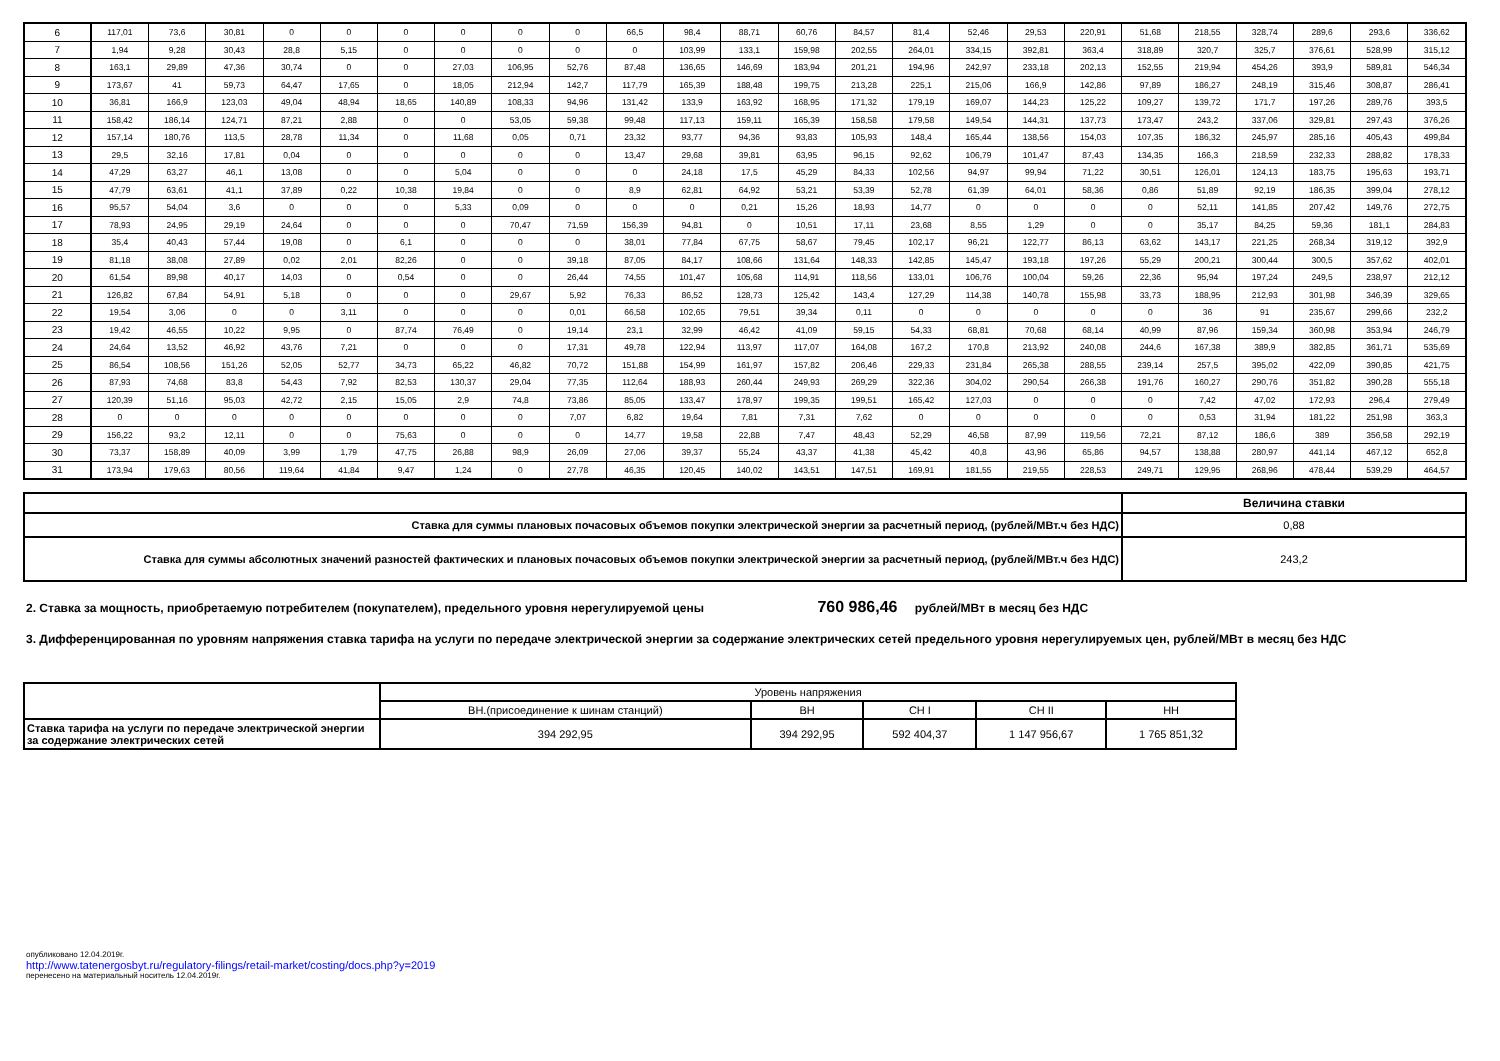| 6 | 117,01 | 73,6 | 30,81 | 0 | 0 | 0 | 0 | 0 | 0 | 66,5 | 98,4 | 88,71 | 60,76 | 84,57 | 81,4 | 52,46 | 29,53 | 220,91 | 51,68 | 218,55 | 328,74 | 289,6 | 293,6 | 336,62 |
| 7 | 1,94 | 9,28 | 30,43 | 28,8 | 5,15 | 0 | 0 | 0 | 0 | 0 | 103,99 | 133,1 | 159,98 | 202,55 | 264,01 | 334,15 | 392,81 | 363,4 | 318,89 | 320,7 | 325,7 | 376,61 | 528,99 | 315,12 |
| 8 | 163,1 | 29,89 | 47,36 | 30,74 | 0 | 0 | 27,03 | 106,95 | 52,76 | 87,48 | 136,65 | 146,69 | 183,94 | 201,21 | 194,96 | 242,97 | 233,18 | 202,13 | 152,55 | 219,94 | 454,26 | 393,9 | 589,81 | 546,34 |
| 9 | 173,67 | 41 | 59,73 | 64,47 | 17,65 | 0 | 18,05 | 212,94 | 142,7 | 117,79 | 165,39 | 188,48 | 199,75 | 213,28 | 225,1 | 215,06 | 166,9 | 142,86 | 97,89 | 186,27 | 248,19 | 315,46 | 308,87 | 286,41 |
| 10 | 36,81 | 166,9 | 123,03 | 49,04 | 48,94 | 18,65 | 140,89 | 108,33 | 94,96 | 131,42 | 133,9 | 163,92 | 168,95 | 171,32 | 179,19 | 169,07 | 144,23 | 125,22 | 109,27 | 139,72 | 171,7 | 197,26 | 289,76 | 393,5 |
| 11 | 158,42 | 186,14 | 124,71 | 87,21 | 2,88 | 0 | 0 | 53,05 | 59,38 | 99,48 | 117,13 | 159,11 | 165,39 | 158,58 | 179,58 | 149,54 | 144,31 | 137,73 | 173,47 | 243,2 | 337,06 | 329,81 | 297,43 | 376,26 |
| 12 | 157,14 | 180,76 | 113,5 | 28,78 | 11,34 | 0 | 11,68 | 0,05 | 0,71 | 23,32 | 93,77 | 94,36 | 93,83 | 105,93 | 148,4 | 165,44 | 138,56 | 154,03 | 107,35 | 186,32 | 245,97 | 285,16 | 405,43 | 499,84 |
| 13 | 29,5 | 32,16 | 17,81 | 0,04 | 0 | 0 | 0 | 0 | 0 | 13,47 | 29,68 | 39,81 | 63,95 | 96,15 | 92,62 | 106,79 | 101,47 | 87,43 | 134,35 | 166,3 | 218,59 | 232,33 | 288,82 | 178,33 |
| 14 | 47,29 | 63,27 | 46,1 | 13,08 | 0 | 0 | 5,04 | 0 | 0 | 0 | 24,18 | 17,5 | 45,29 | 84,33 | 102,56 | 94,97 | 99,94 | 71,22 | 30,51 | 126,01 | 124,13 | 183,75 | 195,63 | 193,71 |
| 15 | 47,79 | 63,61 | 41,1 | 37,89 | 0,22 | 10,38 | 19,84 | 0 | 0 | 8,9 | 62,81 | 64,92 | 53,21 | 53,39 | 52,78 | 61,39 | 64,01 | 58,36 | 0,86 | 51,89 | 92,19 | 186,35 | 399,04 | 278,12 |
| 16 | 95,57 | 54,04 | 3,6 | 0 | 0 | 0 | 5,33 | 0,09 | 0 | 0 | 0 | 0,21 | 15,26 | 18,93 | 14,77 | 0 | 0 | 0 | 0 | 52,11 | 141,85 | 207,42 | 149,76 | 272,75 |
| 17 | 78,93 | 24,95 | 29,19 | 24,64 | 0 | 0 | 0 | 70,47 | 71,59 | 156,39 | 94,81 | 0 | 10,51 | 17,11 | 23,68 | 8,55 | 1,29 | 0 | 0 | 35,17 | 84,25 | 59,36 | 181,1 | 284,83 |
| 18 | 35,4 | 40,43 | 57,44 | 19,08 | 0 | 6,1 | 0 | 0 | 0 | 38,01 | 77,84 | 67,75 | 58,67 | 79,45 | 102,17 | 96,21 | 122,77 | 86,13 | 63,62 | 143,17 | 221,25 | 268,34 | 319,12 | 392,9 |
| 19 | 81,18 | 38,08 | 27,89 | 0,02 | 2,01 | 82,26 | 0 | 0 | 39,18 | 87,05 | 84,17 | 108,66 | 131,64 | 148,33 | 142,85 | 145,47 | 193,18 | 197,26 | 55,29 | 200,21 | 300,44 | 300,5 | 357,62 | 402,01 |
| 20 | 61,54 | 89,98 | 40,17 | 14,03 | 0 | 0,54 | 0 | 0 | 26,44 | 74,55 | 101,47 | 105,68 | 114,91 | 118,56 | 133,01 | 106,76 | 100,04 | 59,26 | 22,36 | 95,94 | 197,24 | 249,5 | 238,97 | 212,12 |
| 21 | 126,82 | 67,84 | 54,91 | 5,18 | 0 | 0 | 0 | 29,67 | 5,92 | 76,33 | 86,52 | 128,73 | 125,42 | 143,4 | 127,29 | 114,38 | 140,78 | 155,98 | 33,73 | 188,95 | 212,93 | 301,98 | 346,39 | 329,65 |
| 22 | 19,54 | 3,06 | 0 | 0 | 3,11 | 0 | 0 | 0 | 0,01 | 66,58 | 102,65 | 79,51 | 39,34 | 0,11 | 0 | 0 | 0 | 0 | 0 | 36 | 91 | 235,67 | 299,66 | 232,2 |
| 23 | 19,42 | 46,55 | 10,22 | 9,95 | 0 | 87,74 | 76,49 | 0 | 19,14 | 23,1 | 32,99 | 46,42 | 41,09 | 59,15 | 54,33 | 68,81 | 70,68 | 68,14 | 40,99 | 87,96 | 159,34 | 360,98 | 353,94 | 246,79 |
| 24 | 24,64 | 13,52 | 46,92 | 43,76 | 7,21 | 0 | 0 | 0 | 17,31 | 49,78 | 122,94 | 113,97 | 117,07 | 164,08 | 167,2 | 170,8 | 213,92 | 240,08 | 244,6 | 167,38 | 389,9 | 382,85 | 361,71 | 535,69 |
| 25 | 86,54 | 108,56 | 151,26 | 52,05 | 52,77 | 34,73 | 65,22 | 46,82 | 70,72 | 151,88 | 154,99 | 161,97 | 157,82 | 206,46 | 229,33 | 231,84 | 265,38 | 288,55 | 239,14 | 257,5 | 395,02 | 422,09 | 390,85 | 421,75 |
| 26 | 87,93 | 74,68 | 83,8 | 54,43 | 7,92 | 82,53 | 130,37 | 29,04 | 77,35 | 112,64 | 188,93 | 260,44 | 249,93 | 269,29 | 322,36 | 304,02 | 290,54 | 266,38 | 191,76 | 160,27 | 290,76 | 351,82 | 390,28 | 555,18 |
| 27 | 120,39 | 51,16 | 95,03 | 42,72 | 2,15 | 15,05 | 2,9 | 74,8 | 73,86 | 85,05 | 133,47 | 178,97 | 199,35 | 199,51 | 165,42 | 127,03 | 0 | 0 | 0 | 7,42 | 47,02 | 172,93 | 296,4 | 279,49 |
| 28 | 0 | 0 | 0 | 0 | 0 | 0 | 0 | 0 | 7,07 | 6,82 | 19,64 | 7,81 | 7,31 | 7,62 | 0 | 0 | 0 | 0 | 0 | 0,53 | 31,94 | 181,22 | 251,98 | 363,3 |
| 29 | 156,22 | 93,2 | 12,11 | 0 | 0 | 75,63 | 0 | 0 | 0 | 14,77 | 19,58 | 22,88 | 7,47 | 48,43 | 52,29 | 46,58 | 87,99 | 119,56 | 72,21 | 87,12 | 186,6 | 389 | 356,58 | 292,19 |
| 30 | 73,37 | 158,89 | 40,09 | 3,99 | 1,79 | 47,75 | 26,88 | 98,9 | 26,09 | 27,06 | 39,37 | 55,24 | 43,37 | 41,38 | 45,42 | 40,8 | 43,96 | 65,86 | 94,57 | 138,88 | 280,97 | 441,14 | 467,12 | 652,8 |
| 31 | 173,94 | 179,63 | 80,56 | 119,64 | 41,84 | 9,47 | 1,24 | 0 | 27,78 | 46,35 | 120,45 | 140,02 | 143,51 | 147,51 | 169,91 | 181,55 | 219,55 | 228,53 | 249,71 | 129,95 | 268,96 | 478,44 | 539,29 | 464,57 |
| | Величина ставки |
| Ставка для суммы плановых почасовых объемов покупки электрической энергии за расчетный период, (рублей/МВт.ч без НДС) | 0,88 |
| Ставка для суммы абсолютных значений разностей фактических и плановых почасовых объемов покупки электрической энергии за расчетный период, (рублей/МВт.ч без НДС) | 243,2 |
2. Ставка за мощность, приобретаемую потребителем (покупателем), предельного уровня нерегулируемой цены 760 986,46 рублей/МВт в месяц без НДС
3. Дифференцированная по уровням напряжения ставка тарифа на услуги по передаче электрической энергии за содержание электрических сетей предельного уровня нерегулируемых цен, рублей/МВт в месяц без НДС
| | Уровень напряжения | | | | |
| | ВН.(присоединение к шинам станций) | ВН | СН I | СН II | НН |
| Ставка тарифа на услуги по передаче электрической энергии за содержание электрических сетей | 394 292,95 | 394 292,95 | 592 404,37 | 1 147 956,67 | 1 765 851,32 |
опубликовано 12.04.2019г.
http://www.tatenergosbyt.ru/regulatory-filings/retail-market/costing/docs.php?y=2019
перенесено на материальный носитель 12.04.2019г.